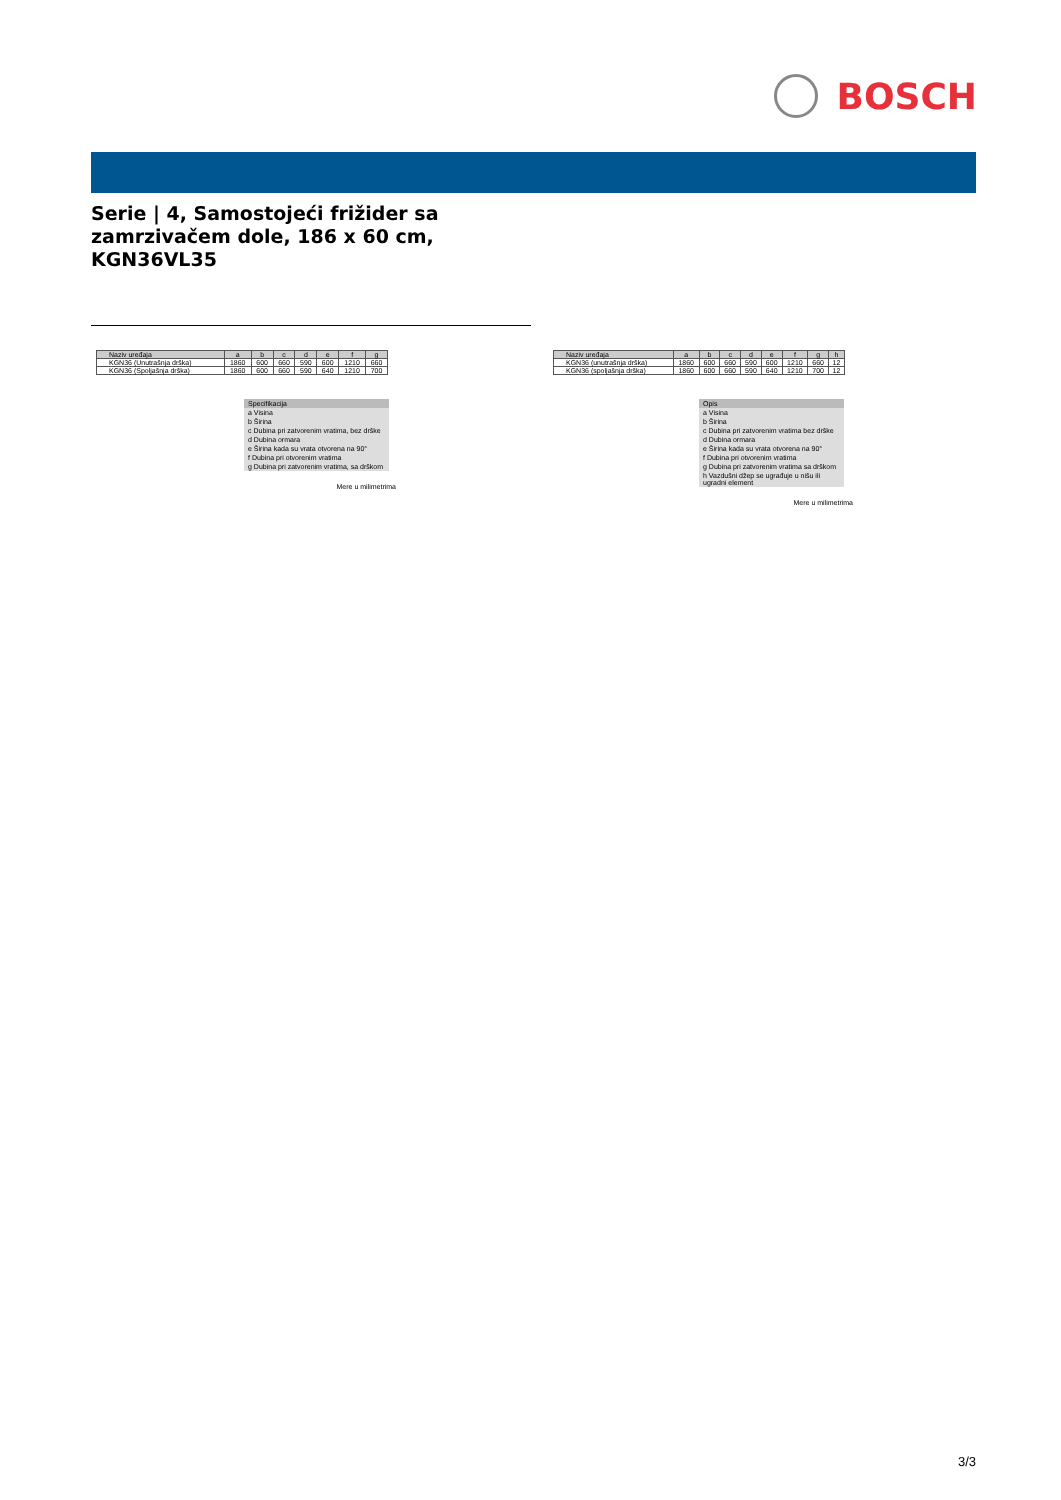BOSCH
Serie | 4, Samostojeći frižider sa
zamrzivačem dole, 186 x 60 cm,
KGN36VL35
| Naziv uređaja | a | b | c | d | e | f | g |
| --- | --- | --- | --- | --- | --- | --- | --- |
| KGN36 (Unutrašnja drška) | 1860 | 600 | 660 | 590 | 600 | 1210 | 660 |
| KGN36 (Spoljašnja drška) | 1860 | 600 | 660 | 590 | 640 | 1210 | 700 |
Specifikacija
a Visina
b Širina
c Dubina pri zatvorenim vratima, bez drške
d Dubina ormara
e Širina kada su vrata otvorena na 90°
f Dubina pri otvorenim vratima
g Dubina pri zatvorenim vratima, sa drškom
Mere u milimetrima
| Naziv uređaja | a | b | c | d | e | f | g | h |
| --- | --- | --- | --- | --- | --- | --- | --- | --- |
| KGN36 (unutrašnja drška) | 1860 | 600 | 660 | 590 | 600 | 1210 | 660 | 12 |
| KGN36 (spoljašnja drška) | 1860 | 600 | 660 | 590 | 640 | 1210 | 700 | 12 |
Opis
a Visina
b Širina
c Dubina pri zatvorenim vratima bez drške
d Dubina ormara
e Širina kada su vrata otvorena na 90°
f Dubina pri otvorenim vratima
g Dubina pri zatvorenim vratima sa drškom
h Vazdušni džep se ugrađuje u nišu ili ugradni element
Mere u milimetrima
3/3